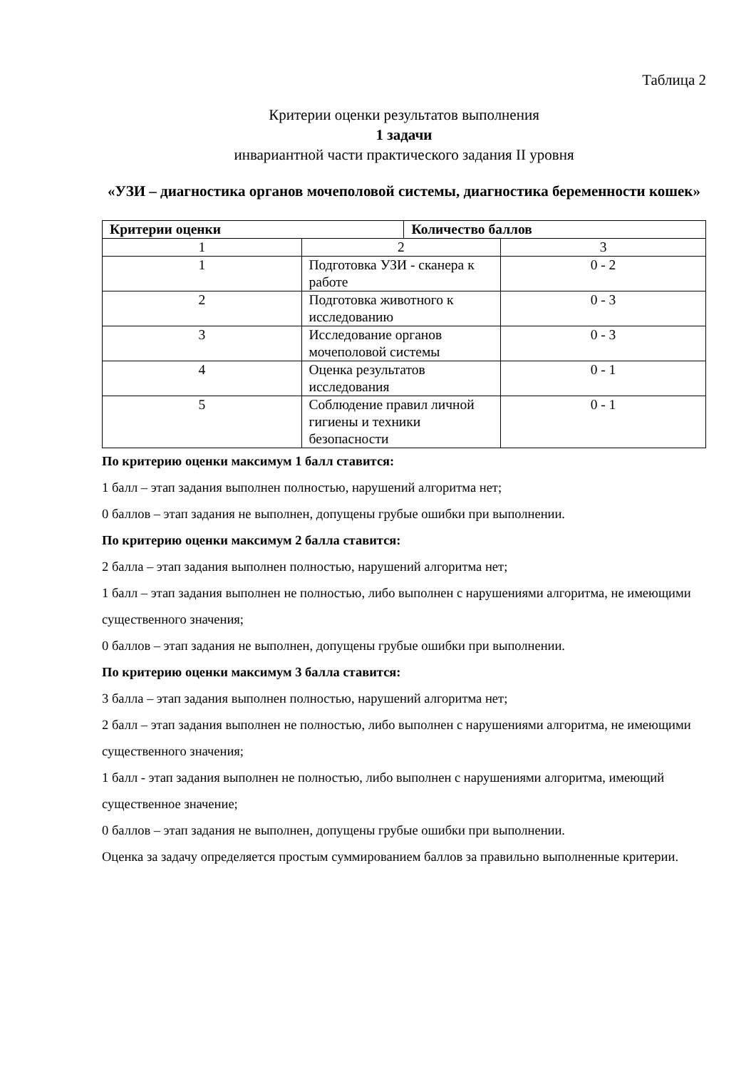Таблица 2
Критерии оценки результатов выполнения
1 задачи
инвариантной части практического задания II уровня
«УЗИ – диагностика органов мочеполовой системы, диагностика беременности кошек»
| Критерии оценки | | Количество баллов | |
| --- | --- | --- | --- |
| 1 | 2 | | 3 |
| 1 | Подготовка УЗИ - сканера к работе | | 0 - 2 |
| 2 | Подготовка животного к исследованию | | 0 - 3 |
| 3 | Исследование органов мочеполовой системы | | 0 - 3 |
| 4 | Оценка результатов исследования | | 0 - 1 |
| 5 | Соблюдение правил личной гигиены и техники безопасности | | 0 - 1 |
По критерию оценки максимум 1 балл ставится:
1 балл – этап задания выполнен полностью, нарушений алгоритма нет;
0 баллов – этап задания не выполнен, допущены грубые ошибки при выполнении.
По критерию оценки максимум 2 балла ставится:
2 балла – этап задания выполнен полностью, нарушений алгоритма нет;
1 балл – этап задания выполнен не полностью, либо выполнен с нарушениями алгоритма, не имеющими существенного значения;
0 баллов – этап задания не выполнен, допущены грубые ошибки при выполнении.
По критерию оценки максимум 3 балла ставится:
3 балла – этап задания выполнен полностью, нарушений алгоритма нет;
2 балл – этап задания выполнен не полностью, либо выполнен с нарушениями алгоритма, не имеющими существенного значения;
1 балл - этап задания выполнен не полностью, либо выполнен с нарушениями алгоритма, имеющий существенное значение;
0 баллов – этап задания не выполнен, допущены грубые ошибки при выполнении.
Оценка за задачу определяется простым суммированием баллов за правильно выполненные критерии.